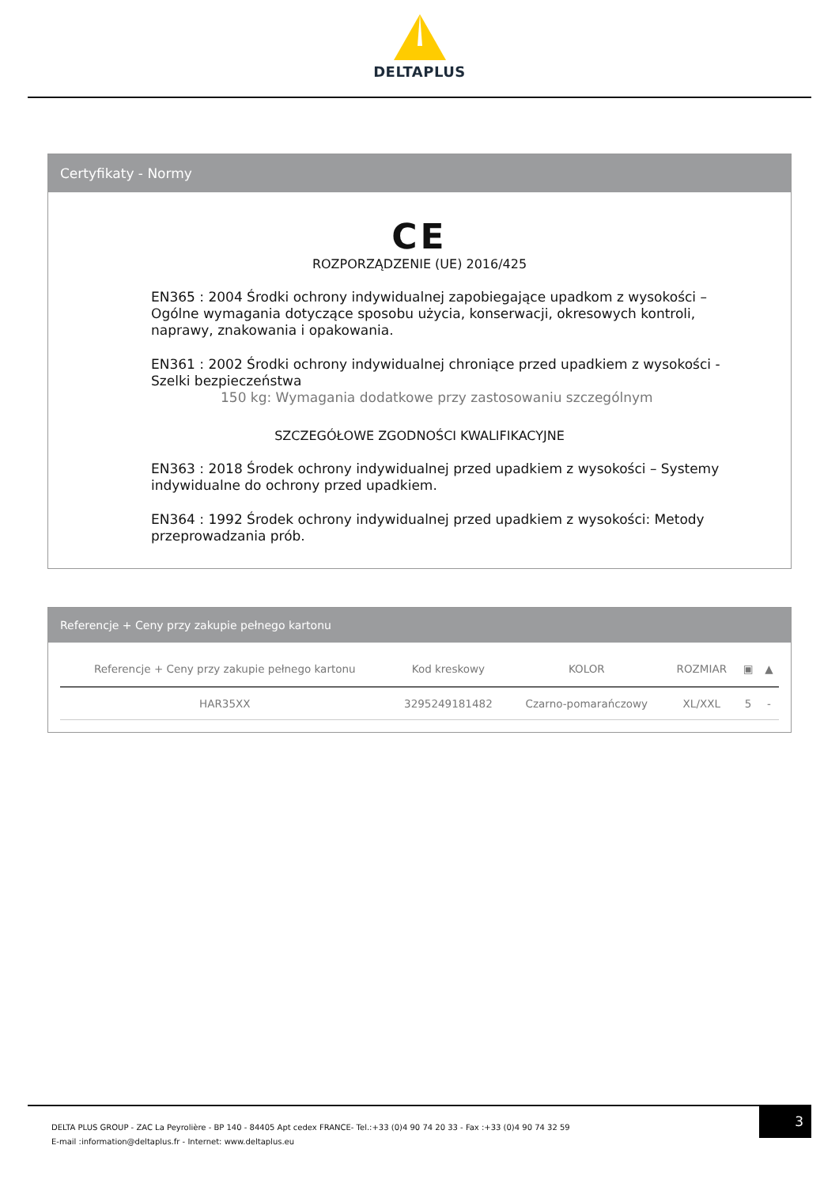DELTAPLUS
Certyfikaty - Normy
CE
ROZPORZĄDZENIE (UE) 2016/425
EN365 : 2004 Środki ochrony indywidualnej zapobiegające upadkom z wysokości – Ogólne wymagania dotyczące sposobu użycia, konserwacji, okresowych kontroli, naprawy, znakowania i opakowania.
EN361 : 2002 Środki ochrony indywidualnej chroniące przed upadkiem z wysokości - Szelki bezpieczeństwa
150 kg: Wymagania dodatkowe przy zastosowaniu szczególnym
SZCZEGÓŁOWE ZGODNOŚCI KWALIFIKACYJNE
EN363 : 2018 Środek ochrony indywidualnej przed upadkiem z wysokości – Systemy indywidualne do ochrony przed upadkiem.
EN364 : 1992 Środek ochrony indywidualnej przed upadkiem z wysokości: Metody przeprowadzania prób.
Referencje + Ceny przy zakupie pełnego kartonu
| Referencje + Ceny przy zakupie pełnego kartonu | Kod kreskowy | KOLOR | ROZMIAR | ▣ | ▲ |
| --- | --- | --- | --- | --- | --- |
| HAR35XX | 3295249181482 | Czarno-pomarańczowy | XL/XXL | 5 | - |
DELTA PLUS GROUP - ZAC La Peyrolière - BP 140 - 84405 Apt cedex FRANCE- Tel.:+33 (0)4 90 74 20 33 - Fax :+33 (0)4 90 74 32 59
E-mail :information@deltaplus.fr - Internet: www.deltaplus.eu
3